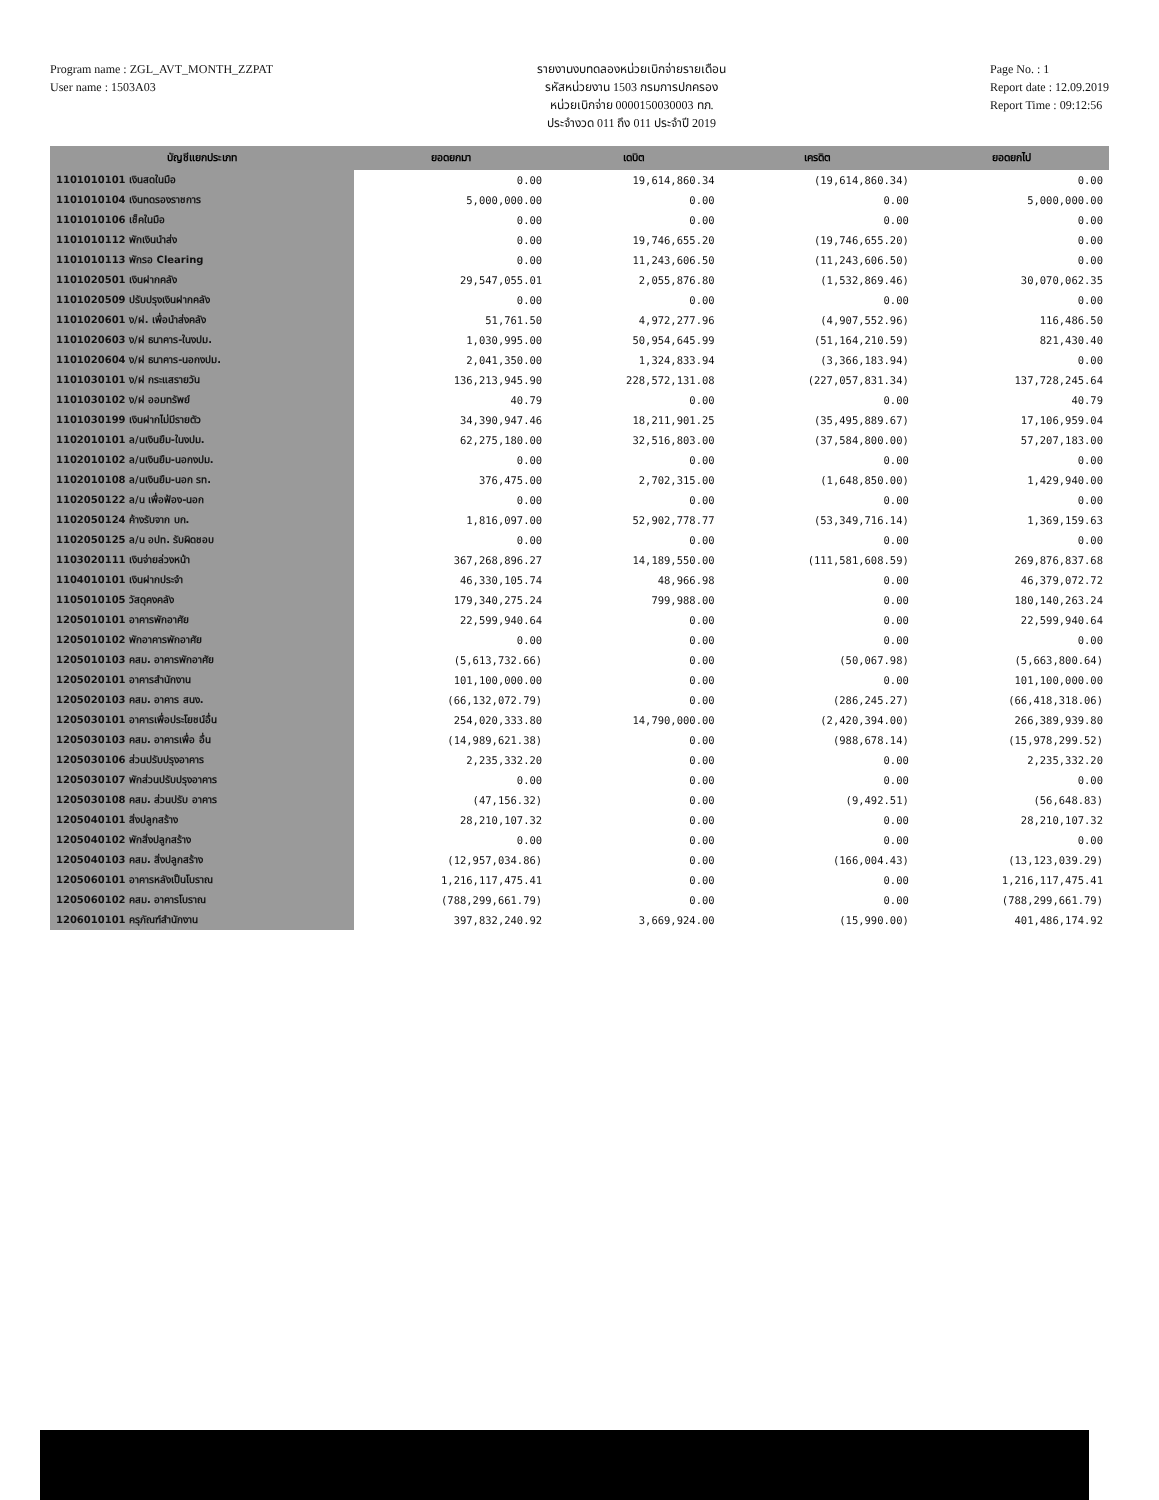Program name : ZGL_AVT_MONTH_ZZPAT
User name : 1503A03
รายงานงบทดลองหน่วยเบิกจ่ายรายเดือน
รหัสหน่วยงาน 1503 กรมการปกครอง
หน่วยเบิกจ่าย 0000150030003 ทภ.
ประจำงวด 011 ถึง 011 ประจำปี 2019
Page No. : 1
Report date : 12.09.2019
Report Time : 09:12:56
| บัญชีแยกประเภท | ยอดยกมา | เดบิต | เครดิต | ยอดยกไป |
| --- | --- | --- | --- | --- |
| 1101010101 เงินสดในมือ | 0.00 | 19,614,860.34 | (19,614,860.34) | 0.00 |
| 1101010104 เงินทดรองราชการ | 5,000,000.00 | 0.00 | 0.00 | 5,000,000.00 |
| 1101010106 เช็คในมือ | 0.00 | 0.00 | 0.00 | 0.00 |
| 1101010112 พักเงินนำส่ง | 0.00 | 19,746,655.20 | (19,746,655.20) | 0.00 |
| 1101010113 พักรอ Clearing | 0.00 | 11,243,606.50 | (11,243,606.50) | 0.00 |
| 1101020501 เงินฝากคลัง | 29,547,055.01 | 2,055,876.80 | (1,532,869.46) | 30,070,062.35 |
| 1101020509 ปรับปรุงเงินฝากคลัง | 0.00 | 0.00 | 0.00 | 0.00 |
| 1101020601 ง/ฝ. เพื่อนำส่งคลัง | 51,761.50 | 4,972,277.96 | (4,907,552.96) | 116,486.50 |
| 1101020603 ง/ฝ ธนาคาร-ในงปม. | 1,030,995.00 | 50,954,645.99 | (51,164,210.59) | 821,430.40 |
| 1101020604 ง/ฝ ธนาคาร-นอกงปม. | 2,041,350.00 | 1,324,833.94 | (3,366,183.94) | 0.00 |
| 1101030101 ง/ฝ กระแสรายวัน | 136,213,945.90 | 228,572,131.08 | (227,057,831.34) | 137,728,245.64 |
| 1101030102 ง/ฝ ออมทรัพย์ | 40.79 | 0.00 | 0.00 | 40.79 |
| 1101030199 เงินฝากไม่มีรายตัว | 34,390,947.46 | 18,211,901.25 | (35,495,889.67) | 17,106,959.04 |
| 1102010101 ล/นเงินยืม-ในงปม. | 62,275,180.00 | 32,516,803.00 | (37,584,800.00) | 57,207,183.00 |
| 1102010102 ล/นเงินยืม-นอกงปม. | 0.00 | 0.00 | 0.00 | 0.00 |
| 1102010108 ล/นเงินยืม-นอก รท. | 376,475.00 | 2,702,315.00 | (1,648,850.00) | 1,429,940.00 |
| 1102050122 ล/น เพื่อฟ้อง-นอก | 0.00 | 0.00 | 0.00 | 0.00 |
| 1102050124 ค้างรับจาก บก. | 1,816,097.00 | 52,902,778.77 | (53,349,716.14) | 1,369,159.63 |
| 1102050125 ล/น อปท. รับผิดชอบ | 0.00 | 0.00 | 0.00 | 0.00 |
| 1103020111 เงินจ่ายล่วงหน้า | 367,268,896.27 | 14,189,550.00 | (111,581,608.59) | 269,876,837.68 |
| 1104010101 เงินฝากประจำ | 46,330,105.74 | 48,966.98 | 0.00 | 46,379,072.72 |
| 1105010105 วัสดุคงคลัง | 179,340,275.24 | 799,988.00 | 0.00 | 180,140,263.24 |
| 1205010101 อาคารพักอาศัย | 22,599,940.64 | 0.00 | 0.00 | 22,599,940.64 |
| 1205010102 พักอาคารพักอาศัย | 0.00 | 0.00 | 0.00 | 0.00 |
| 1205010103 คสม. อาคารพักอาศัย | (5,613,732.66) | 0.00 | (50,067.98) | (5,663,800.64) |
| 1205020101 อาคารสำนักงาน | 101,100,000.00 | 0.00 | 0.00 | 101,100,000.00 |
| 1205020103 คสม. อาคาร สนง. | (66,132,072.79) | 0.00 | (286,245.27) | (66,418,318.06) |
| 1205030101 อาคารเพื่อประโยชน์อื่น | 254,020,333.80 | 14,790,000.00 | (2,420,394.00) | 266,389,939.80 |
| 1205030103 คสม. อาคารเพื่อ อื่น | (14,989,621.38) | 0.00 | (988,678.14) | (15,978,299.52) |
| 1205030106 ส่วนปรับปรุงอาคาร | 2,235,332.20 | 0.00 | 0.00 | 2,235,332.20 |
| 1205030107 พักส่วนปรับปรุงอาคาร | 0.00 | 0.00 | 0.00 | 0.00 |
| 1205030108 คสม. ส่วนปรับ อาคาร | (47,156.32) | 0.00 | (9,492.51) | (56,648.83) |
| 1205040101 สิ่งปลูกสร้าง | 28,210,107.32 | 0.00 | 0.00 | 28,210,107.32 |
| 1205040102 พักสิ่งปลูกสร้าง | 0.00 | 0.00 | 0.00 | 0.00 |
| 1205040103 คสม. สิ่งปลูกสร้าง | (12,957,034.86) | 0.00 | (166,004.43) | (13,123,039.29) |
| 1205060101 อาคารหลังเป็นโบราณ | 1,216,117,475.41 | 0.00 | 0.00 | 1,216,117,475.41 |
| 1205060102 คสม. อาคารโบราณ | (788,299,661.79) | 0.00 | 0.00 | (788,299,661.79) |
| 1206010101 ครุภัณฑ์สำนักงาน | 397,832,240.92 | 3,669,924.00 | (15,990.00) | 401,486,174.92 |